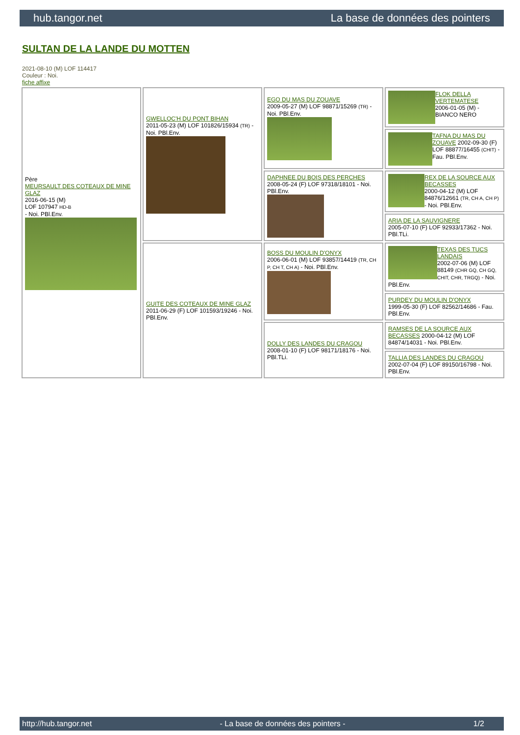hub.tangor.net La base de données des pointers
SULTAN DE LA LANDE DU MOTTEN
2021-08-10 (M) LOF 114417
Couleur : Noi.
fiche affixe
| Père MEURSAULT DES COTEAUX DE MINE GLAZ 2016-06-15 (M) LOF 107947 HD-B - Noi. PBl.Env. | GWELLOC'H DU PONT BIHAN 2011-05-23 (M) LOF 101826/15934 (TR) - Noi. PBl.Env. | EGO DU MAS DU ZOUAVE 2009-05-27 (M) LOF 98871/15269 (TR) - Noi. PBl.Env. | FLOK DELLA VERTEMATESE 2006-01-05 (M) - BIANCO NERO |
| | | | TAFNA DU MAS DU ZOUAVE 2002-09-30 (F) LOF 88877/16455 (CHIT) - Fau. PBl.Env. |
| | | DAPHNEE DU BOIS DES PERCHES 2008-05-24 (F) LOF 97318/18101 - Noi. PBl.Env. | REX DE LA SOURCE AUX BECASSES 2000-04-12 (M) LOF 84876/12661 (TR, CH A, CH P) - Noi. PBl.Env. |
| | | | ARIA DE LA SAUVIGNERE 2005-07-10 (F) LOF 92933/17362 - Noi. PBl.TLi. |
| | GUITE DES COTEAUX DE MINE GLAZ 2011-06-29 (F) LOF 101593/19246 - Noi. PBl.Env. | BOSS DU MOULIN D'ONYX 2006-06-01 (M) LOF 93857/14419 (TR, CH P, CH T, CH A) - Noi. PBl.Env. | TEXAS DES TUCS LANDAIS 2002-07-06 (M) LOF 88149 (CHR GQ, CH GQ, CHIT, CHR, TRGQ) - Noi. PBl.Env. |
| | | | PURDEY DU MOULIN D'ONYX 1999-05-30 (F) LOF 82562/14686 - Fau. PBl.Env. |
| | | DOLLY DES LANDES DU CRAGOU 2008-01-10 (F) LOF 98171/18176 - Noi. PBl.TLi. | RAMSES DE LA SOURCE AUX BECASSES 2000-04-12 (M) LOF 84874/14031 - Noi. PBl.Env. |
| | | | TALLIA DES LANDES DU CRAGOU 2002-07-04 (F) LOF 89150/16798 - Noi. PBl.Env. |
http://hub.tangor.net - La base de données des pointers - 1/2